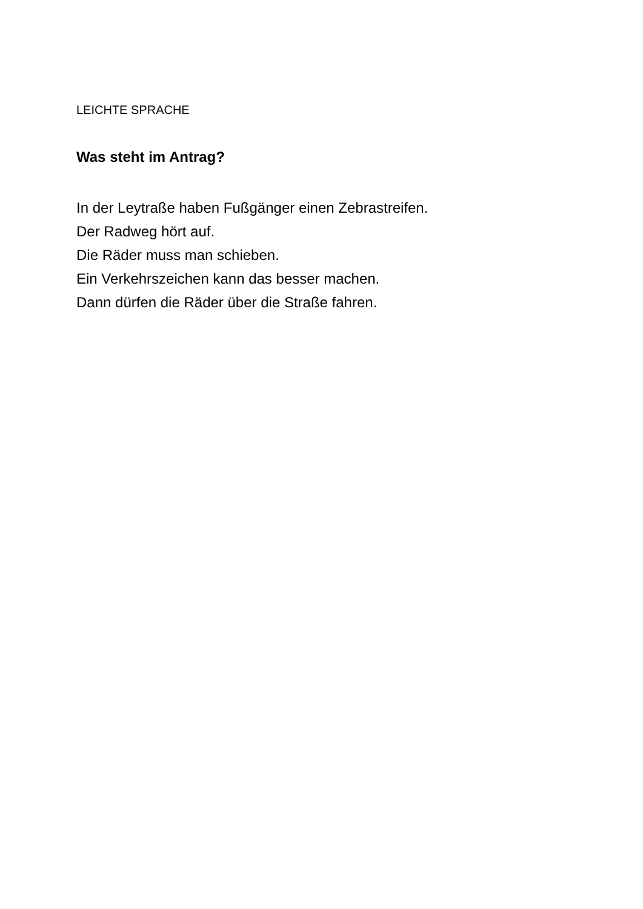LEICHTE SPRACHE
Was steht im Antrag?
In der Leytraße haben Fußgänger einen Zebrastreifen.
Der Radweg hört auf.
Die Räder muss man schieben.
Ein Verkehrszeichen kann das besser machen.
Dann dürfen die Räder über die Straße fahren.